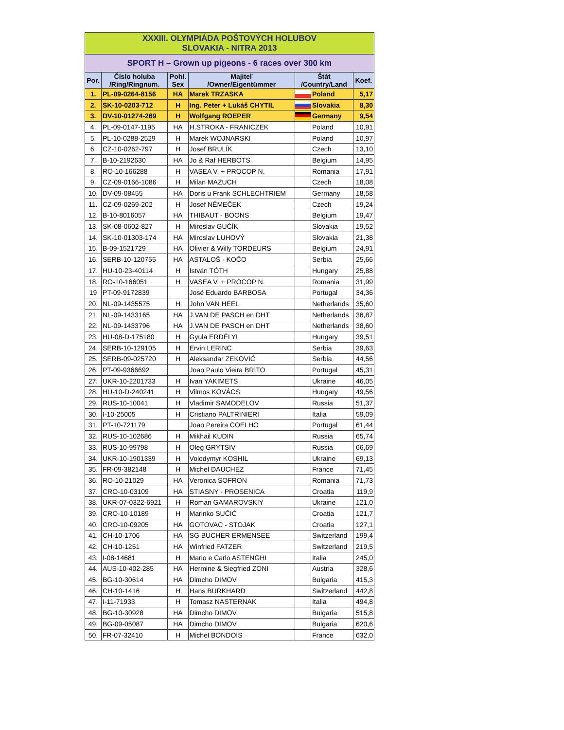| XXXIII. OLYMPIÁDA POŠTOVÝCH HOLUBOV SLOVAKIA - NITRA 2013 | | | | | | |
| SPORT H – Grown up pigeons - 6 races over 300 km | | | | | | |
| Por. | Číslo holuba /Ring/Ringnum. | Pohl. Sex | Majiteľ /Owner/Eigentümmer | Štát /Country/Land | | Koef. |
| 1. | PL-09-0264-8156 | HA | Marek TRZASKA | | Poland | 5,17 |
| 2. | SK-10-0203-712 | H | Ing. Peter + Lukáš CHYTIL | | Slovakia | 8,30 |
| 3. | DV-10-01274-269 | H | Wolfgang ROEPER | | Germany | 9,54 |
| 4. | PL-09-0147-1195 | HA | H.STROKA - FRANICZEK | | Poland | 10,91 |
| 5. | PL-10-0288-2529 | H | Marek WOJNARSKI | | Poland | 10,97 |
| 6. | CZ-10-0262-797 | H | Josef BRULÍK | | Czech | 13,10 |
| 7. | B-10-2192630 | HA | Jo & Raf HERBOTS | | Belgium | 14,95 |
| 8. | RO-10-166288 | H | VASEA V. + PROCOP N. | | Romania | 17,91 |
| 9. | CZ-09-0166-1086 | H | Milan MAZUCH | | Czech | 18,08 |
| 10. | DV-09-08455 | HA | Doris u Frank SCHLECHTRIEM | | Germany | 18,58 |
| 11. | CZ-09-0269-202 | H | Josef NĚMEČEK | | Czech | 19,24 |
| 12. | B-10-8016057 | HA | THIBAUT - BOONS | | Belgium | 19,47 |
| 13. | SK-08-0602-827 | H | Miroslav GUČÍK | | Slovakia | 19,52 |
| 14. | SK-10-01303-174 | HA | Miroslav LUHOVÝ | | Slovakia | 21,38 |
| 15. | B-09-1521729 | HA | Olivier & Willy TORDEURS | | Belgium | 24,91 |
| 16. | SERB-10-120755 | HA | ASTALOŠ - KOČO | | Serbia | 25,66 |
| 17. | HU-10-23-40114 | H | István TÓTH | | Hungary | 25,88 |
| 18. | RO-10-166051 | H | VASEA V. + PROCOP N. | | Romania | 31,99 |
| 19 | PT-09-9172839 | | José Eduardo BARBOSA | | Portugal | 34,36 |
| 20. | NL-09-1435575 | H | John VAN HEEL | | Netherlands | 35,60 |
| 21. | NL-09-1433165 | HA | J.VAN DE PASCH en DHT | | Netherlands | 36,87 |
| 22. | NL-09-1433796 | HA | J.VAN DE PASCH en DHT | | Netherlands | 38,60 |
| 23. | HU-08-D-175180 | H | Gyula ERDÉLYI | | Hungary | 39,51 |
| 24. | SERB-10-129105 | H | Ervin LERINC | | Serbia | 39,63 |
| 25. | SERB-09-025720 | H | Aleksandar ZEKOVIĆ | | Serbia | 44,56 |
| 26. | PT-09-9366692 | | Joao Paulo Vieira BRITO | | Portugal | 45,31 |
| 27. | UKR-10-2201733 | H | Ivan YAKIMETS | | Ukraine | 46,05 |
| 28. | HU-10-D-240241 | H | Vilmos KOVÁCS | | Hungary | 49,56 |
| 29. | RUS-10-10041 | H | Vladimir SAMODELOV | | Russia | 51,37 |
| 30. | I-10-25005 | H | Cristiano PALTRINIERI | | Italia | 59,09 |
| 31. | PT-10-721179 | | Joao Pereira COELHO | | Portugal | 61,44 |
| 32. | RUS-10-102686 | H | Mikhail KUDIN | | Russia | 65,74 |
| 33. | RUS-10-99798 | H | Oleg GRYTSIV | | Russia | 66,69 |
| 34. | UKR-10-1901339 | H | Volodymyr KOSHIL | | Ukraine | 69,13 |
| 35. | FR-09-382148 | H | Michel DAUCHEZ | | France | 71,45 |
| 36. | RO-10-21029 | HA | Veronica SOFRON | | Romania | 71,73 |
| 37. | CRO-10-03109 | HA | STIASNY - PROSENICA | | Croatia | 119,9 |
| 38. | UKR-07-0322-6921 | H | Roman GAMAROVSKIY | | Ukraine | 121,0 |
| 39. | CRO-10-10189 | H | Marinko SUČIĆ | | Croatia | 121,7 |
| 40. | CRO-10-09205 | HA | GOTOVAC - STOJAK | | Croatia | 127,1 |
| 41. | CH-10-1706 | HA | SG BUCHER ERMENSEE | | Switzerland | 199,4 |
| 42. | CH-10-1251 | HA | Winfried FATZER | | Switzerland | 219,5 |
| 43. | I-08-14681 | H | Mario e Carlo ASTENGHI | | Italia | 245,0 |
| 44. | AUS-10-402-285 | HA | Hermine & Siegfried ZONI | | Austria | 328,6 |
| 45. | BG-10-30614 | HA | Dimcho DIMOV | | Bulgaria | 415,3 |
| 46. | CH-10-1416 | H | Hans BURKHARD | | Switzerland | 442,8 |
| 47. | I-11-71933 | H | Tomasz NASTERNAK | | Italia | 494,8 |
| 48. | BG-10-30928 | HA | Dimcho DIMOV | | Bulgaria | 515,8 |
| 49. | BG-09-05087 | HA | Dimcho DIMOV | | Bulgaria | 620,6 |
| 50. | FR-07-32410 | H | Michel BONDOIS | | France | 632,0 |